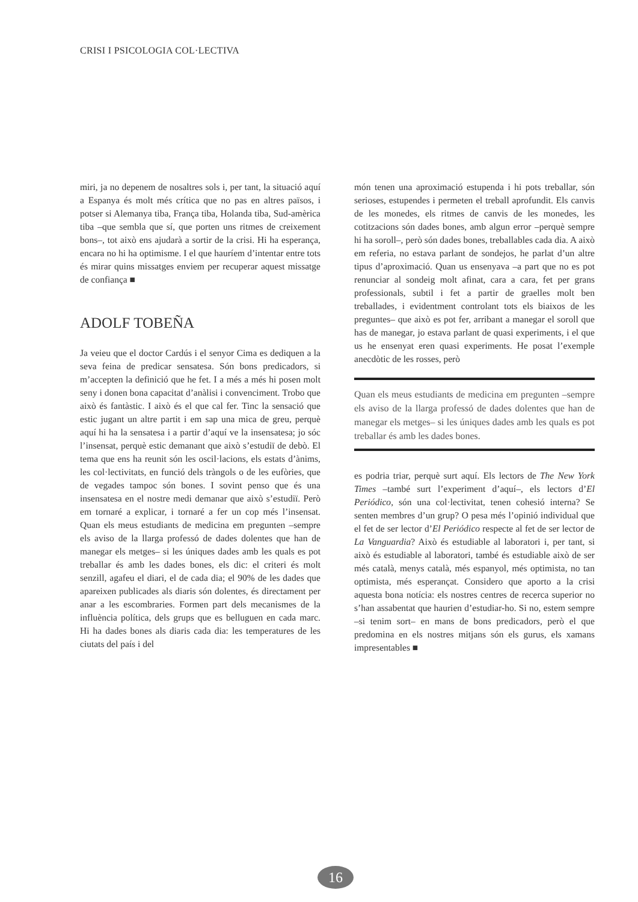CRISI I PSICOLOGIA COL·LECTIVA
miri, ja no depenem de nosaltres sols i, per tant, la situació aquí a Espanya és molt més crítica que no pas en altres països, i potser si Alemanya tiba, França tiba, Holanda tiba, Sud-amèrica tiba –que sembla que sí, que porten uns ritmes de creixement bons–, tot això ens ajudarà a sortir de la crisi. Hi ha esperança, encara no hi ha optimisme. I el que hauríem d’intentar entre tots és mirar quins missatges enviem per recuperar aquest missatge de confiança ■
ADOLF TOBEÑA
Ja veieu que el doctor Cardús i el senyor Cima es dediquen a la seva feina de predicar sensatesa. Són bons predicadors, si m’accepten la definició que he fet. I a més a més hi posen molt seny i donen bona capacitat d’anàlisi i convenciment. Trobo que això és fantàstic. I això és el que cal fer. Tinc la sensació que estic jugant un altre partit i em sap una mica de greu, perquè aquí hi ha la sensatesa i a partir d’aquí ve la insensatesa; jo sóc l’insensat, perquè estic demanant que això s’estudiï de debò. El tema que ens ha reunit són les oscil·lacions, els estats d’ànims, les col·lectivitats, en funció dels tràngols o de les eufòries, que de vegades tampoc són bones. I sovint penso que és una insensatesa en el nostre medi demanar que això s’estudiï. Però em tornaré a explicar, i tornaré a fer un cop més l’insensat. Quan els meus estudiants de medicina em pregunten –sempre els aviso de la llarga professó de dades dolentes que han de manegar els metges– si les úniques dades amb les quals es pot treballar és amb les dades bones, els dic: el criteri és molt senzill, agafeu el diari, el de cada dia; el 90% de les dades que apareixen publicades als diaris són dolentes, és directament per anar a les escombraries. Formen part dels mecanismes de la influència política, dels grups que es belluguen en cada marc. Hi ha dades bones als diaris cada dia: les temperatures de les ciutats del país i del
món tenen una aproximació estupenda i hi pots treballar, són serioses, estupendes i permeten el treball aprofundit. Els canvis de les monedes, els ritmes de canvis de les monedes, les cotitzacions són dades bones, amb algun error –perquè sempre hi ha soroll–, però són dades bones, treballables cada dia. A això em referia, no estava parlant de sondejos, he parlat d’un altre tipus d’aproximació. Quan us ensenyava –a part que no es pot renunciar al sondeig molt afinat, cara a cara, fet per grans professionals, subtil i fet a partir de graelles molt ben treballades, i evidentment controlant tots els biaixos de les preguntes– que això es pot fer, arribant a manegar el soroll que has de manegar, jo estava parlant de quasi experiments, i el que us he ensenyat eren quasi experiments. He posat l’exemple anecdòtic de les rosses, però
Quan els meus estudiants de medicina em pregunten –sempre els aviso de la llarga professó de dades dolentes que han de manegar els metges– si les úniques dades amb les quals es pot treballar és amb les dades bones.
es podria triar, perquè surt aquí. Els lectors de The New York Times –també surt l’experiment d’aquí–, els lectors d’El Periódico, són una col·lectivitat, tenen cohesió interna? Se senten membres d’un grup? O pesa més l’opinió individual que el fet de ser lector d’El Periódico respecte al fet de ser lector de La Vanguardia? Això és estudiable al laboratori i, per tant, si això és estudiable al laboratori, també és estudiable això de ser més català, menys català, més espanyol, més optimista, no tan optimista, més esperançat. Considero que aporto a la crisi aquesta bona notícia: els nostres centres de recerca superior no s’han assabentat que haurien d’estudiar-ho. Si no, estem sempre –si tenim sort– en mans de bons predicadors, però el que predomina en els nostres mitjans són els gurus, els xamans impresentables ■
16